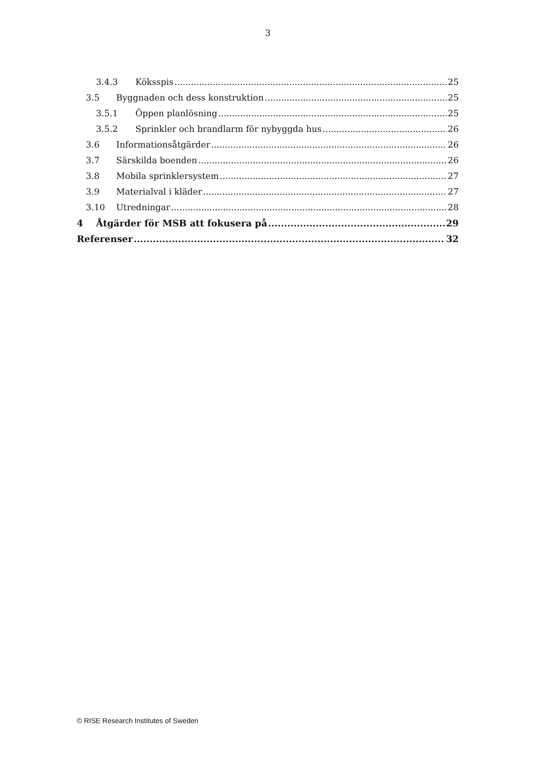3
3.4.3 Köksspis 25
3.5 Byggnaden och dess konstruktion 25
3.5.1 Öppen planlösning 25
3.5.2 Sprinkler och brandlarm för nybyggda hus 26
3.6 Informationsåtgärder 26
3.7 Särskilda boenden 26
3.8 Mobila sprinklersystem 27
3.9 Materialval i kläder 27
3.10 Utredningar 28
4 Åtgärder för MSB att fokusera på 29
Referenser 32
© RISE Research Institutes of Sweden